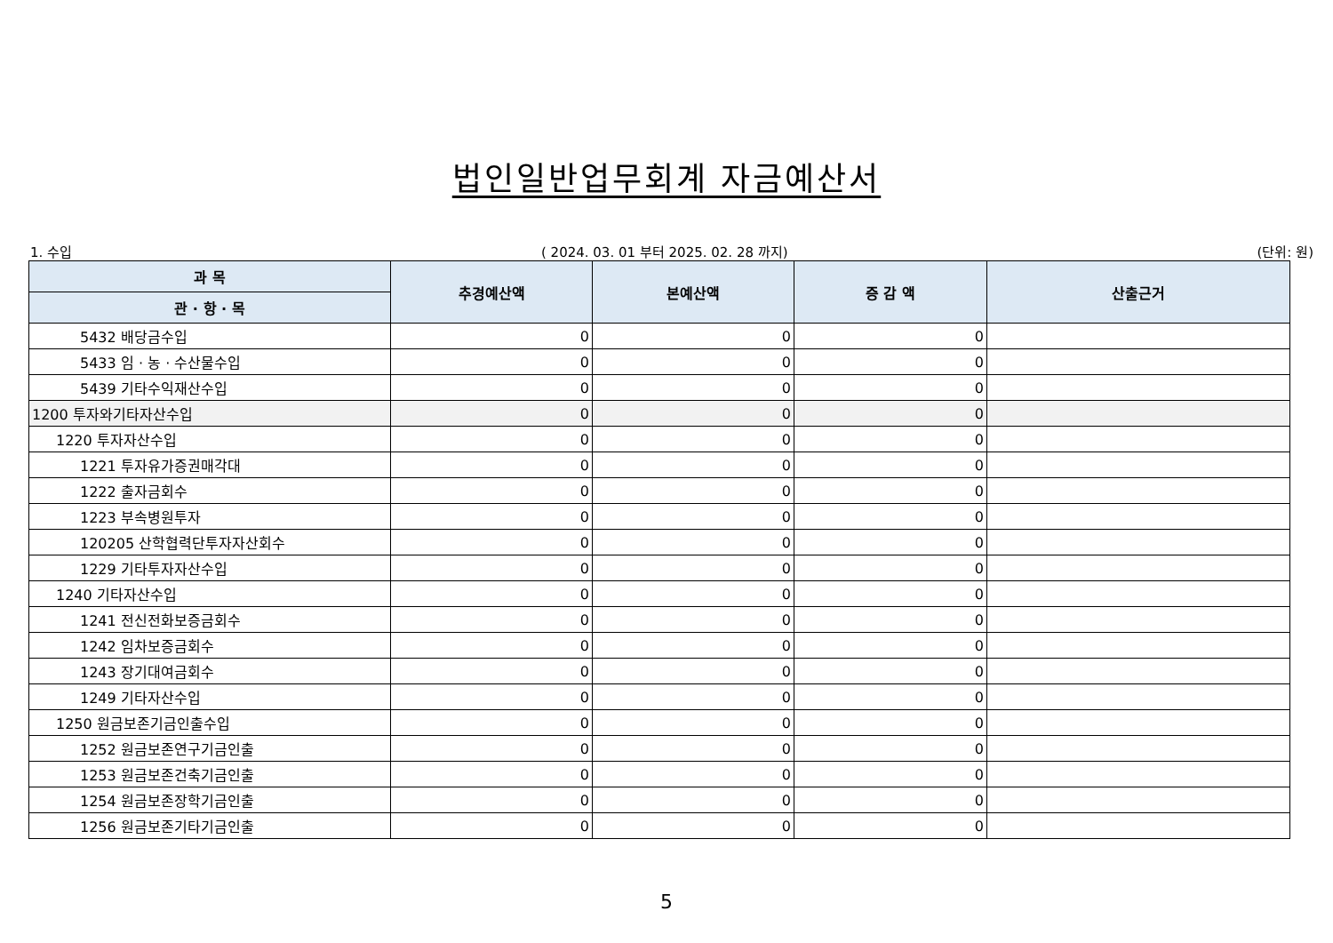법인일반업무회계 자금예산서
1. 수입 ( 2024. 03. 01 부터 2025. 02. 28 까지) (단위: 원)
| 과 목 | 추경예산액 | 본예산액 | 증 감 액 | 산출근거 |
| --- | --- | --- | --- | --- |
| 관 · 항 · 목 | | | | |
| 5432 배당금수입 | 0 | 0 | 0 | |
| 5433 임 · 농 · 수산물수입 | 0 | 0 | 0 | |
| 5439 기타수익재산수입 | 0 | 0 | 0 | |
| 1200 투자와기타자산수입 | 0 | 0 | 0 | |
| 1220 투자자산수입 | 0 | 0 | 0 | |
| 1221 투자유가증권매각대 | 0 | 0 | 0 | |
| 1222 출자금회수 | 0 | 0 | 0 | |
| 1223 부속병원투자 | 0 | 0 | 0 | |
| 120205 산학협력단투자자산회수 | 0 | 0 | 0 | |
| 1229 기타투자자산수입 | 0 | 0 | 0 | |
| 1240 기타자산수입 | 0 | 0 | 0 | |
| 1241 전신전화보증금회수 | 0 | 0 | 0 | |
| 1242 임차보증금회수 | 0 | 0 | 0 | |
| 1243 장기대여금회수 | 0 | 0 | 0 | |
| 1249 기타자산수입 | 0 | 0 | 0 | |
| 1250 원금보존기금인출수입 | 0 | 0 | 0 | |
| 1252 원금보존연구기금인출 | 0 | 0 | 0 | |
| 1253 원금보존건축기금인출 | 0 | 0 | 0 | |
| 1254 원금보존장학기금인출 | 0 | 0 | 0 | |
| 1256 원금보존기타기금인출 | 0 | 0 | 0 | |
5